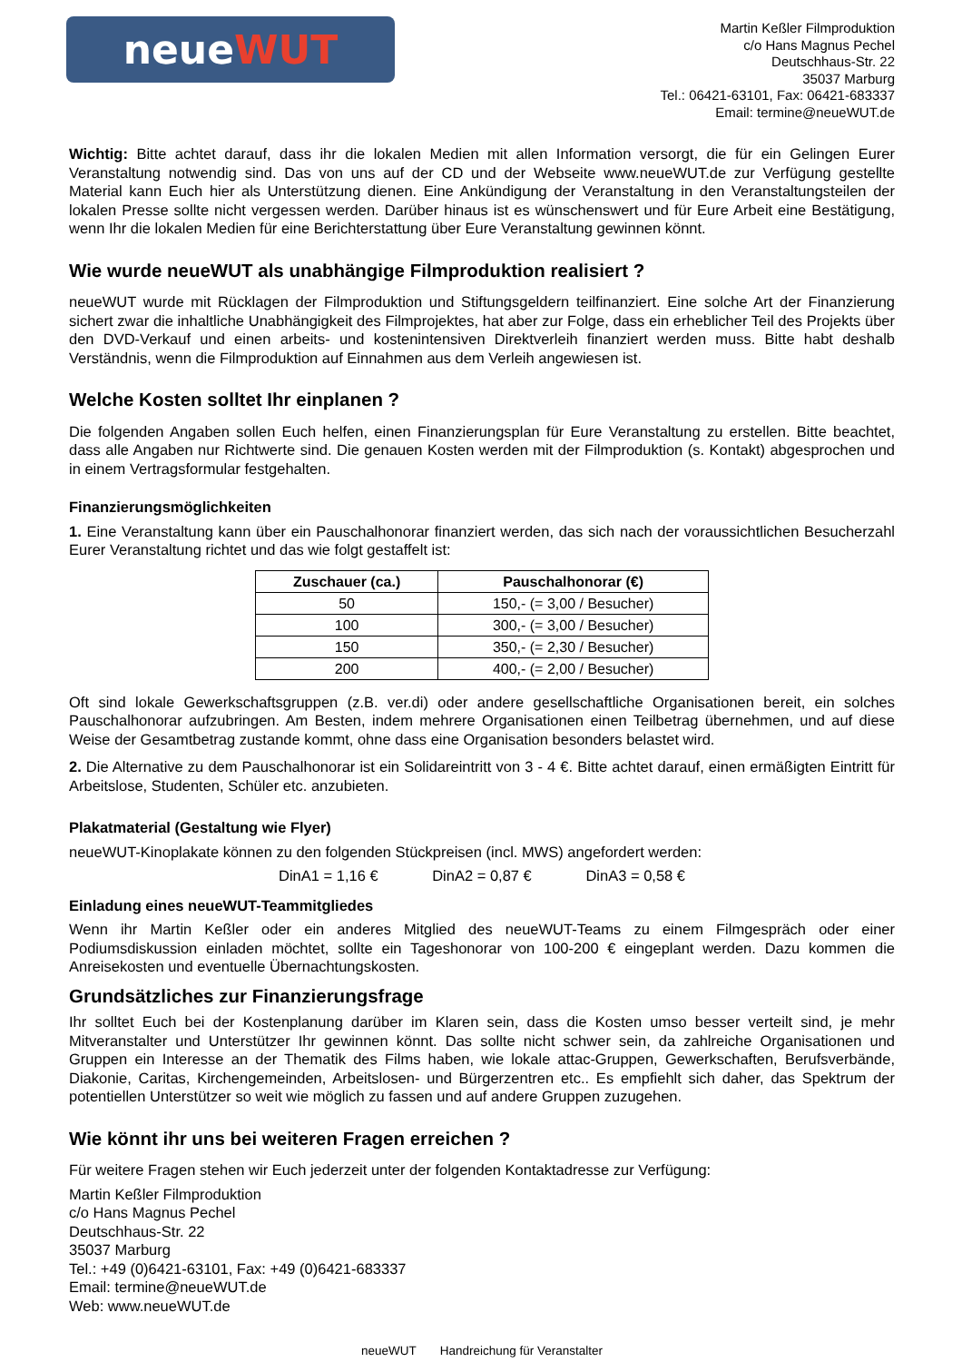neueWUT
Martin Keßler Filmproduktion
c/o Hans Magnus Pechel
Deutschhaus-Str. 22
35037 Marburg
Tel.: 06421-63101, Fax: 06421-683337
Email: termine@neueWUT.de
Wichtig: Bitte achtet darauf, dass ihr die lokalen Medien mit allen Information versorgt, die für ein Gelingen Eurer Veranstaltung notwendig sind. Das von uns auf der CD und der Webseite www.neueWUT.de zur Verfügung gestellte Material kann Euch hier als Unterstützung dienen. Eine Ankündigung der Veranstaltung in den Veranstaltungsteilen der lokalen Presse sollte nicht vergessen werden. Darüber hinaus ist es wünschenswert und für Eure Arbeit eine Bestätigung, wenn Ihr die lokalen Medien für eine Berichterstattung über Eure Veranstaltung gewinnen könnt.
Wie wurde neueWUT als unabhängige Filmproduktion realisiert ?
neueWUT wurde mit Rücklagen der Filmproduktion und Stiftungsgeldern teilfinanziert. Eine solche Art der Finanzierung sichert zwar die inhaltliche Unabhängigkeit des Filmprojektes, hat aber zur Folge, dass ein erheblicher Teil des Projekts über den DVD-Verkauf und einen arbeits- und kostenintensiven Direktverleih finanziert werden muss. Bitte habt deshalb Verständnis, wenn die Filmproduktion auf Einnahmen aus dem Verleih angewiesen ist.
Welche Kosten solltet Ihr einplanen ?
Die folgenden Angaben sollen Euch helfen, einen Finanzierungsplan für Eure Veranstaltung zu erstellen. Bitte beachtet, dass alle Angaben nur Richtwerte sind. Die genauen Kosten werden mit der Filmproduktion (s. Kontakt) abgesprochen und in einem Vertragsformular festgehalten.
Finanzierungsmöglichkeiten
1. Eine Veranstaltung kann über ein Pauschalhonorar finanziert werden, das sich nach der voraussichtlichen Besucherzahl Eurer Veranstaltung richtet und das wie folgt gestaffelt ist:
| Zuschauer (ca.) | Pauschalhonorar (€) |
| --- | --- |
| 50 | 150,- (= 3,00 / Besucher) |
| 100 | 300,- (= 3,00 / Besucher) |
| 150 | 350,- (= 2,30 / Besucher) |
| 200 | 400,- (= 2,00 / Besucher) |
Oft sind lokale Gewerkschaftsgruppen (z.B. ver.di) oder andere gesellschaftliche Organisationen bereit, ein solches Pauschalhonorar aufzubringen. Am Besten, indem mehrere Organisationen einen Teilbetrag übernehmen, und auf diese Weise der Gesamtbetrag zustande kommt, ohne dass eine Organisation besonders belastet wird.
2. Die Alternative zu dem Pauschalhonorar ist ein Solidareintritt von 3 - 4 €. Bitte achtet darauf, einen ermäßigten Eintritt für Arbeitslose, Studenten, Schüler etc. anzubieten.
Plakatmaterial (Gestaltung wie Flyer)
neueWUT-Kinoplakate können zu den folgenden Stückpreisen (incl. MWS) angefordert werden:
DinA1 = 1,16 € DinA2 = 0,87 € DinA3 = 0,58 €
Einladung eines neueWUT-Teammitgliedes
Wenn ihr Martin Keßler oder ein anderes Mitglied des neueWUT-Teams zu einem Filmgespräch oder einer Podiumsdiskussion einladen möchtet, sollte ein Tageshonorar von 100-200 € eingeplant werden. Dazu kommen die Anreisekosten und eventuelle Übernachtungskosten.
Grundsätzliches zur Finanzierungsfrage
Ihr solltet Euch bei der Kostenplanung darüber im Klaren sein, dass die Kosten umso besser verteilt sind, je mehr Mitveranstalter und Unterstützer Ihr gewinnen könnt. Das sollte nicht schwer sein, da zahlreiche Organisationen und Gruppen ein Interesse an der Thematik des Films haben, wie lokale attac-Gruppen, Gewerkschaften, Berufsverbände, Diakonie, Caritas, Kirchengemeinden, Arbeitslosen- und Bürgerzentren etc.. Es empfiehlt sich daher, das Spektrum der potentiellen Unterstützer so weit wie möglich zu fassen und auf andere Gruppen zuzugehen.
Wie könnt ihr uns bei weiteren Fragen erreichen ?
Für weitere Fragen stehen wir Euch jederzeit unter der folgenden Kontaktadresse zur Verfügung:
Martin Keßler Filmproduktion
c/o Hans Magnus Pechel
Deutschhaus-Str. 22
35037 Marburg
Tel.: +49 (0)6421-63101, Fax: +49 (0)6421-683337
Email: termine@neueWUT.de
Web: www.neueWUT.de
neueWUT Handreichung für Veranstalter